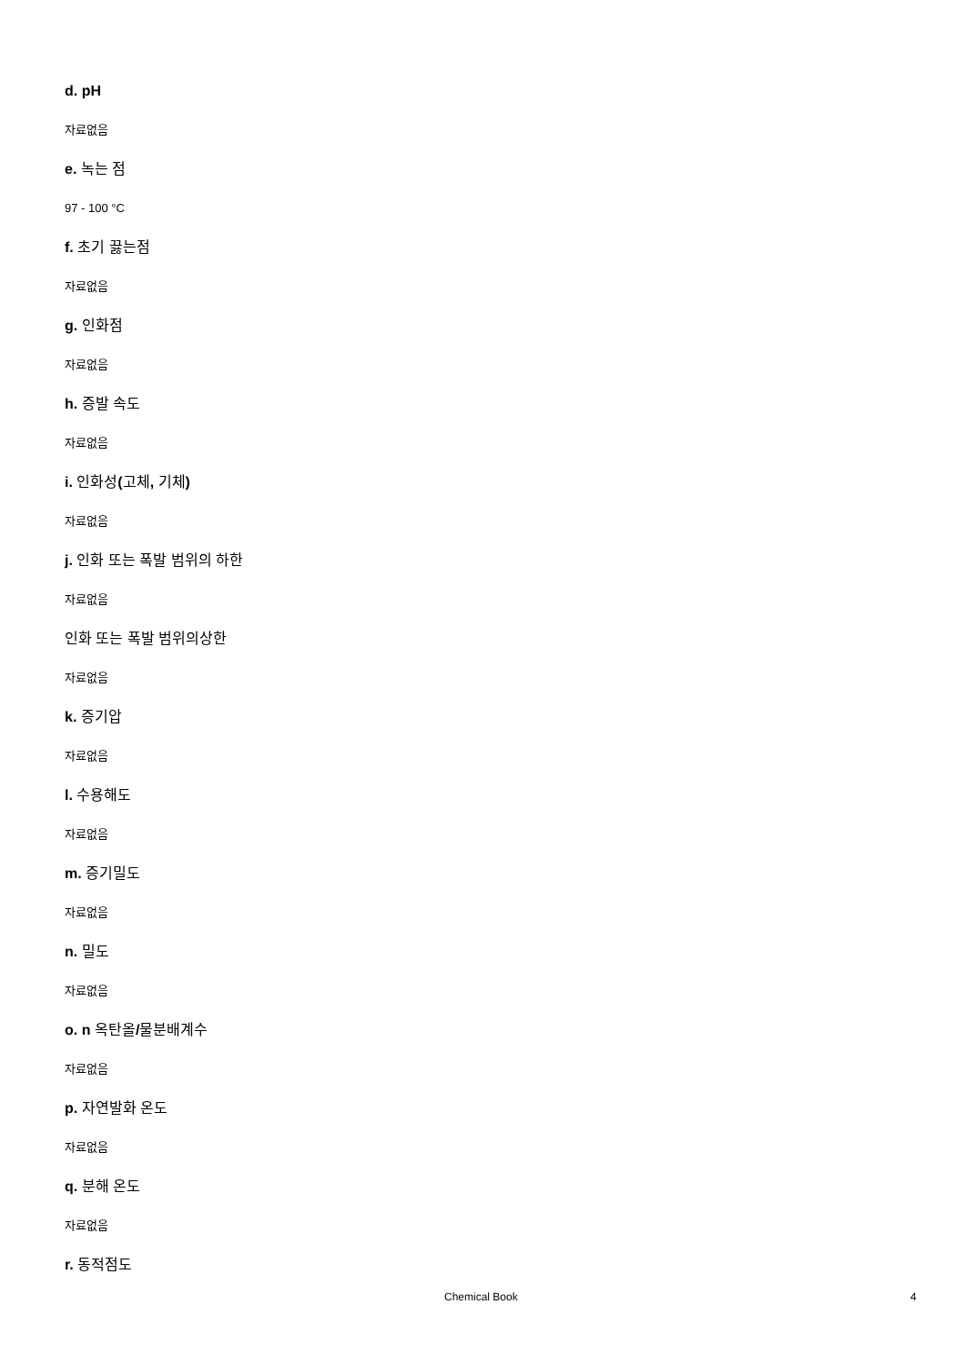d. pH
자료없음
e. 녹는 점
97 - 100 °C
f. 초기 끓는점
자료없음
g. 인화점
자료없음
h. 증발 속도
자료없음
i. 인화성(고체, 기체)
자료없음
j. 인화 또는 폭발 범위의 하한
자료없음
인화 또는 폭발 범위의상한
자료없음
k. 증기압
자료없음
l. 수용해도
자료없음
m. 증기밀도
자료없음
n. 밀도
자료없음
o. n 옥탄올/물분배계수
자료없음
p. 자연발화 온도
자료없음
q. 분해 온도
자료없음
r. 동적점도
Chemical Book 4